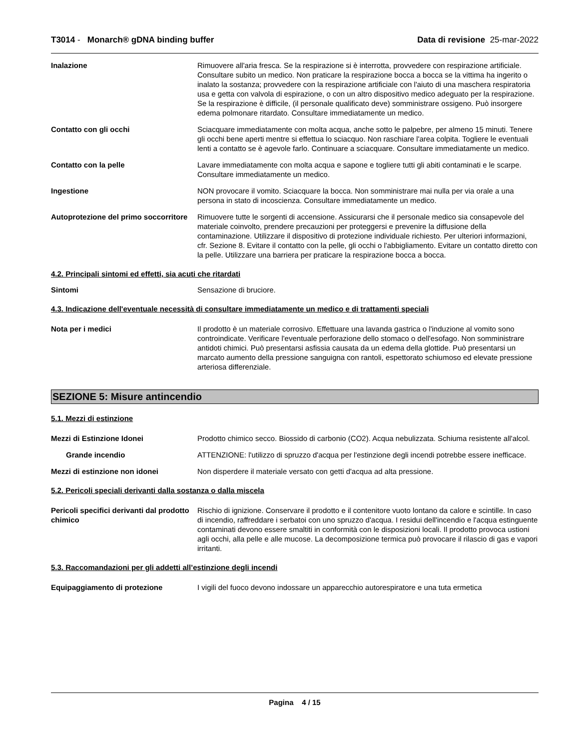T3014 - Monarch® gDNA binding buffer Data di revisione 25-mar-2022
Inalazione Rimuovere all'aria fresca. Se la respirazione si è interrotta, provvedere con respirazione artificiale. Consultare subito un medico. Non praticare la respirazione bocca a bocca se la vittima ha ingerito o inalato la sostanza; provvedere con la respirazione artificiale con l'aiuto di una maschera respiratoria usa e getta con valvola di espirazione, o con un altro dispositivo medico adeguato per la respirazione. Se la respirazione è difficile, (il personale qualificato deve) somministrare ossigeno. Può insorgere edema polmonare ritardato. Consultare immediatamente un medico.
Contatto con gli occhi Sciacquare immediatamente con molta acqua, anche sotto le palpebre, per almeno 15 minuti. Tenere gli occhi bene aperti mentre si effettua lo sciacquo. Non raschiare l'area colpita. Togliere le eventuali lenti a contatto se è agevole farlo. Continuare a sciacquare. Consultare immediatamente un medico.
Contatto con la pelle Lavare immediatamente con molta acqua e sapone e togliere tutti gli abiti contaminati e le scarpe. Consultare immediatamente un medico.
Ingestione NON provocare il vomito. Sciacquare la bocca. Non somministrare mai nulla per via orale a una persona in stato di incoscienza. Consultare immediatamente un medico.
Autoprotezione del primo soccorritore
Rimuovere tutte le sorgenti di accensione. Assicurarsi che il personale medico sia consapevole del materiale coinvolto, prendere precauzioni per proteggersi e prevenire la diffusione della contaminazione. Utilizzare il dispositivo di protezione individuale richiesto. Per ulteriori informazioni, cfr. Sezione 8. Evitare il contatto con la pelle, gli occhi o l'abbigliamento. Evitare un contatto diretto con la pelle. Utilizzare una barriera per praticare la respirazione bocca a bocca.
4.2. Principali sintomi ed effetti, sia acuti che ritardati
Sintomi Sensazione di bruciore.
4.3. Indicazione dell'eventuale necessità di consultare immediatamente un medico e di trattamenti speciali
Nota per i medici Il prodotto è un materiale corrosivo. Effettuare una lavanda gastrica o l'induzione al vomito sono controindicate. Verificare l'eventuale perforazione dello stomaco o dell'esofago. Non somministrare antidoti chimici. Può presentarsi asfissia causata da un edema della glottide. Può presentarsi un marcato aumento della pressione sanguigna con rantoli, espettorato schiumoso ed elevate pressione arteriosa differenziale.
SEZIONE 5: Misure antincendio
5.1. Mezzi di estinzione
Mezzi di Estinzione Idonei Prodotto chimico secco. Biossido di carbonio (CO2). Acqua nebulizzata. Schiuma resistente all'alcol.
Grande incendio ATTENZIONE: l'utilizzo di spruzzo d'acqua per l'estinzione degli incendi potrebbe essere inefficace.
Mezzi di estinzione non idonei Non disperdere il materiale versato con getti d'acqua ad alta pressione.
5.2. Pericoli speciali derivanti dalla sostanza o dalla miscela
Pericoli specifici derivanti dal prodotto chimico
Rischio di ignizione. Conservare il prodotto e il contenitore vuoto lontano da calore e scintille. In caso di incendio, raffreddare i serbatoi con uno spruzzo d'acqua. I residui dell'incendio e l'acqua estinguente contaminati devono essere smaltiti in conformità con le disposizioni locali. Il prodotto provoca ustioni agli occhi, alla pelle e alle mucose. La decomposizione termica può provocare il rilascio di gas e vapori irritanti.
5.3. Raccomandazioni per gli addetti all’estinzione degli incendi
Equipaggiamento di protezione I vigili del fuoco devono indossare un apparecchio autorespiratore e una tuta ermetica
Pagina 4 / 15